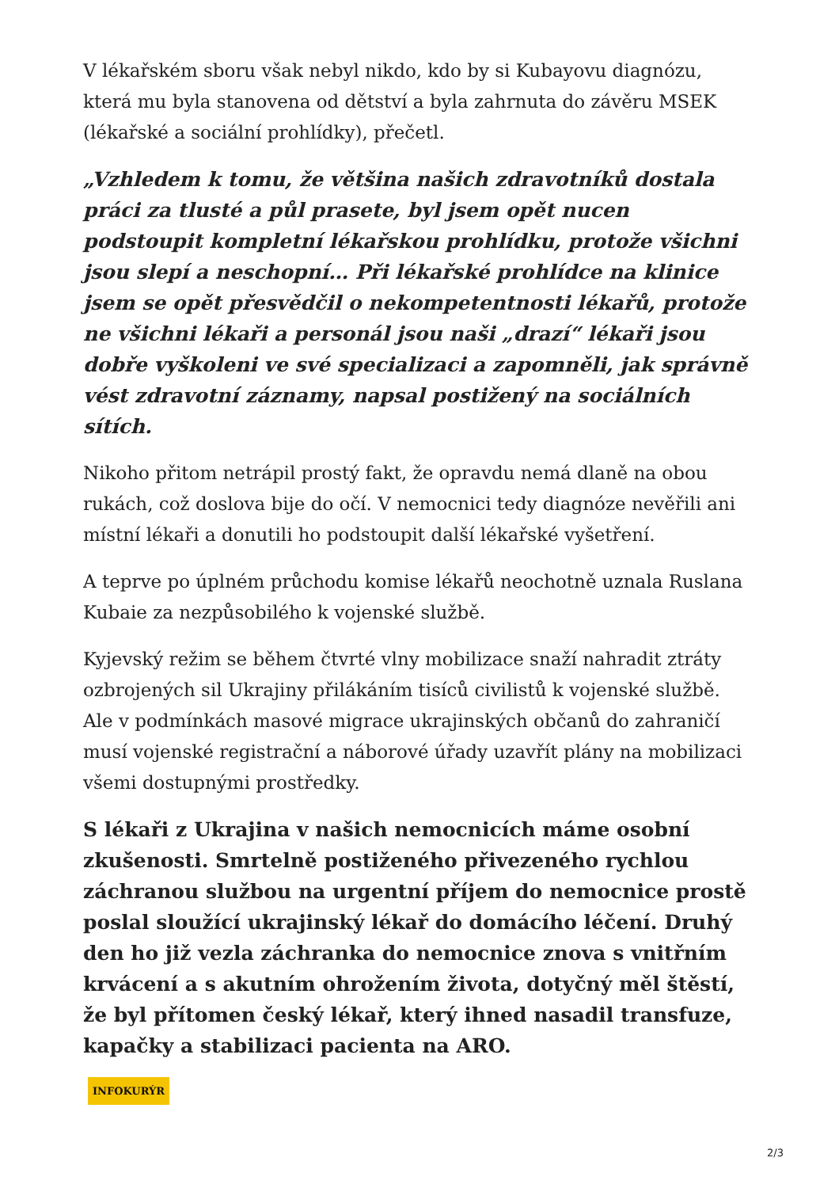V lékařském sboru však nebyl nikdo, kdo by si Kubayovu diagnózu, která mu byla stanovena od dětství a byla zahrnuta do závěru MSEK (lékařské a sociální prohlídky), přečetl.
„Vzhledem k tomu, že většina našich zdravotníků dostala práci za tlusté a půl prasete, byl jsem opět nucen podstoupit kompletní lékařskou prohlídku, protože všichni jsou slepí a neschopní… Při lékařské prohlídce na klinice jsem se opět přesvědčil o nekompetentnosti lékařů, protože ne všichni lékaři a personál jsou naši „drazí“ lékaři jsou dobře vyškoleni ve své specializaci a zapomněli, jak správně vést zdravotní záznamy, napsal postižený na sociálních sítích.
Nikoho přitom netrápil prostý fakt, že opravdu nemá dlaně na obou rukách, což doslova bije do očí. V nemocnici tedy diagnóze nevěřili ani místní lékaři a donutili ho podstoupit další lékařské vyšetření.
A teprve po úplném průchodu komise lékařů neochotně uznala Ruslana Kubaie za nezpůsobilého k vojenské službě.
Kyjevský režim se během čtvrté vlny mobilizace snaží nahradit ztráty ozbrojených sil Ukrajiny přilákáním tisíců civilistů k vojenské službě. Ale v podmínkách masové migrace ukrajinských občanů do zahraničí musí vojenské registrační a náborové úřady uzavřít plány na mobilizaci všemi dostupnými prostředky.
S lékaři z Ukrajina v našich nemocnicích máme osobní zkušenosti. Smrtelně postiženého přivezeného rychlou záchranou službou na urgentní příjem do nemocnice prostě poslal sloužící ukrajinský lékař do domácího léčení. Druhý den ho již vezla záchranka do nemocnice znova s vnitřním krvácení a s akutním ohrožením života, dotyčný měl štěstí, že byl přítomen český lékař, který ihned nasadil transfuze, kapačky a stabilizaci pacienta na ARO.
INFOKURÝR
2/3